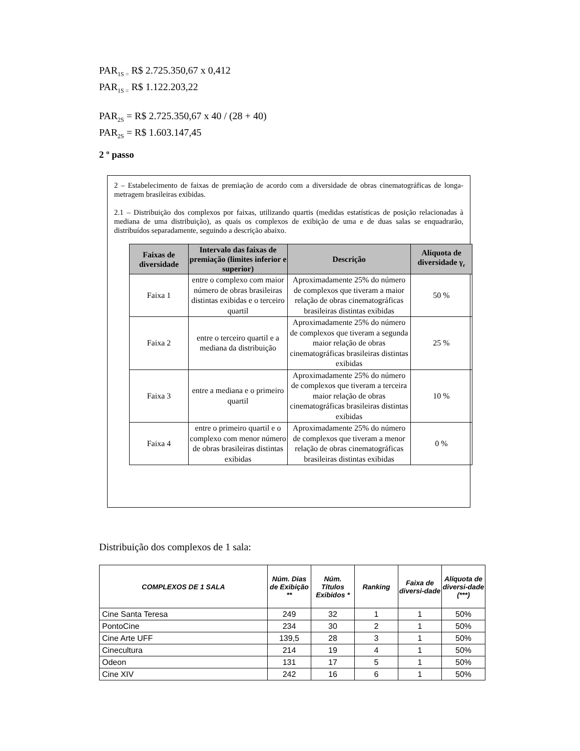PAR<sub>1S =</sub> R$ 2.725.350,67 x 0,412
PAR<sub>1S =</sub> R$ 1.122.203,22
PAR<sub>2S</sub> = R$ 2.725.350,67 x 40 / (28 + 40)
PAR<sub>2S</sub> = R$ 1.603.147,45
2 º passo
2 – Estabelecimento de faixas de premiação de acordo com a diversidade de obras cinematográficas de longa-metragem brasileiras exibidas.
2.1 – Distribuição dos complexos por faixas, utilizando quartis (medidas estatísticas de posição relacionadas à mediana de uma distribuição), as quais os complexos de exibição de uma e de duas salas se enquadrarão, distribuídos separadamente, seguindo a descrição abaixo.
| Faixas de diversidade | Intervalo das faixas de premiação (limites inferior e superior) | Descrição | Alíquota de diversidade γ<sub>r</sub> |
| --- | --- | --- | --- |
| Faixa 1 | entre o complexo com maior número de obras brasileiras distintas exibidas e o terceiro quartil | Aproximadamente 25% do número de complexos que tiveram a maior relação de obras cinematográficas brasileiras distintas exibidas | 50 % |
| Faixa 2 | entre o terceiro quartil e a mediana da distribuição | Aproximadamente 25% do número de complexos que tiveram a segunda maior relação de obras cinematográficas brasileiras distintas exibidas | 25 % |
| Faixa 3 | entre a mediana e o primeiro quartil | Aproximadamente 25% do número de complexos que tiveram a terceira maior relação de obras cinematográficas brasileiras distintas exibidas | 10 % |
| Faixa 4 | entre o primeiro quartil e o complexo com menor número de obras brasileiras distintas exibidas | Aproximadamente 25% do número de complexos que tiveram a menor relação de obras cinematográficas brasileiras distintas exibidas | 0 % |
Distribuição dos complexos de 1 sala:
| COMPLEXOS DE 1 SALA | Núm. Dias de Exibição ** | Núm. Títulos Exibidos * | Ranking | Faixa de diversi-dade | Alíquota de diversi-dade (***) |
| --- | --- | --- | --- | --- | --- |
| Cine Santa Teresa | 249 | 32 | 1 | 1 | 50% |
| PontoCine | 234 | 30 | 2 | 1 | 50% |
| Cine Arte UFF | 139,5 | 28 | 3 | 1 | 50% |
| Cinecultura | 214 | 19 | 4 | 1 | 50% |
| Odeon | 131 | 17 | 5 | 1 | 50% |
| Cine XIV | 242 | 16 | 6 | 1 | 50% |